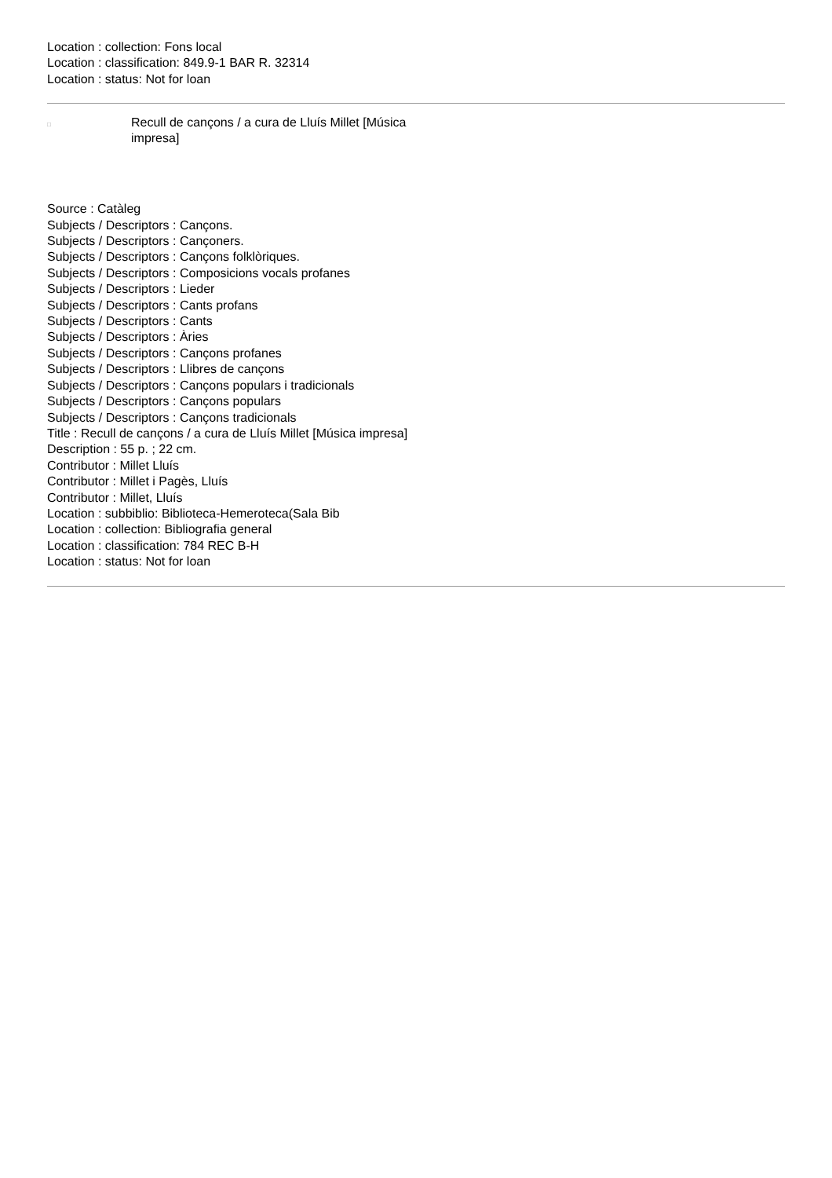Location : collection: Fons local
Location : classification: 849.9-1 BAR R. 32314
Location : status: Not for loan
□
Recull de cançons / a cura de Lluís Millet [Música impresa]
Source : Catàleg
Subjects / Descriptors : Cançons.
Subjects / Descriptors : Cançoners.
Subjects / Descriptors : Cançons folklòriques.
Subjects / Descriptors : Composicions vocals profanes
Subjects / Descriptors : Lieder
Subjects / Descriptors : Cants profans
Subjects / Descriptors : Cants
Subjects / Descriptors : Àries
Subjects / Descriptors : Cançons profanes
Subjects / Descriptors : Llibres de cançons
Subjects / Descriptors : Cançons populars i tradicionals
Subjects / Descriptors : Cançons populars
Subjects / Descriptors : Cançons tradicionals
Title : Recull de cançons / a cura de Lluís Millet [Música impresa]
Description : 55 p. ; 22 cm.
Contributor : Millet Lluís
Contributor : Millet i Pagès, Lluís
Contributor : Millet, Lluís
Location : subbiblio: Biblioteca-Hemeroteca(Sala Bib
Location : collection: Bibliografia general
Location : classification: 784 REC B-H
Location : status: Not for loan